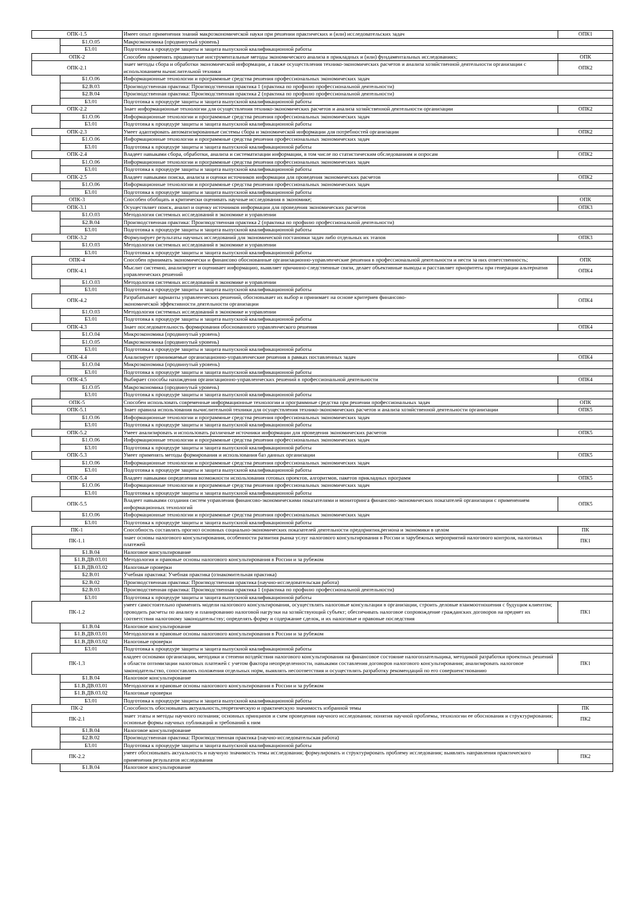| ОПК-1.5 | | Имеет опыт применения знаний макроэкономической науки при решении практических и (или) исследовательских задач | ОПК1 |
| | Б1.О.05 | Макроэкономика (продвинутый уровень) | |
| | Б3.01 | Подготовка к процедуре защиты и защита выпускной квалификационной работы | |
| ОПК-2 | | Способен применять продвинутые инструментальные методы экономического анализа в прикладных и (или) фундаментальных исследованиях; | ОПК |
| ОПК-2.1 | | знает методы сбора и обработки экономической информации, а также осуществления технико-экономических расчетов и анализа хозяйственной деятельности организации с использованием вычислительной техники | ОПК2 |
| | Б1.О.06 | Информационные технологии и программные средства решения профессиональных экономических задач | |
| | Б2.В.03 | Производственная практика: Производственная практика 1 (практика по профилю профессиональной деятельности) | |
| | Б2.В.04 | Производственная практика: Производственная практика 2 (практика по профилю профессиональной деятельности) | |
| | Б3.01 | Подготовка к процедуре защиты и защита выпускной квалификационной работы | |
| ОПК-2.2 | | Знает информационные технологии для осуществления технико-экономических расчетов и анализа хозяйственной деятельности организации | ОПК2 |
| | Б1.О.06 | Информационные технологии и программные средства решения профессиональных экономических задач | |
| | Б3.01 | Подготовка к процедуре защиты и защита выпускной квалификационной работы | |
| ОПК-2.3 | | Умеет адаптировать автоматизированные системы сбора и экономической информации для потребностей организации | ОПК2 |
| | Б1.О.06 | Информационные технологии и программные средства решения профессиональных экономических задач | |
| | Б3.01 | Подготовка к процедуре защиты и защита выпускной квалификационной работы | |
| ОПК-2.4 | | Владеет навыками сбора, обработки, анализа и систематизации информации, в том числе по статистическим обследованиям и опросам | ОПК2 |
| | Б1.О.06 | Информационные технологии и программные средства решения профессиональных экономических задач | |
| | Б3.01 | Подготовка к процедуре защиты и защита выпускной квалификационной работы | |
| ОПК-2.5 | | Владеет навыками поиска, анализа и оценки источников информации для проведения экономических расчетов | ОПК2 |
| | Б1.О.06 | Информационные технологии и программные средства решения профессиональных экономических задач | |
| | Б3.01 | Подготовка к процедуре защиты и защита выпускной квалификационной работы | |
| ОПК-3 | | Способен обобщать и критически оценивать научные исследования в экономике; | ОПК |
| ОПК-3.1 | | Осуществляет поиск, анализ и оценку источников информации для проведения экономических расчетов | ОПК3 |
| | Б1.О.03 | Методология системных исследований в экономике и управлении | |
| | Б2.В.04 | Производственная практика: Производственная практика 2 (практика по профилю профессиональной деятельности) | |
| | Б3.01 | Подготовка к процедуре защиты и защита выпускной квалификационной работы | |
| ОПК-3.2 | | Формулирует результаты научных исследований для экономической постановки задач либо отдельных их этапов | ОПК3 |
| | Б1.О.03 | Методология системных исследований в экономике и управлении | |
| | Б3.01 | Подготовка к процедуре защиты и защита выпускной квалификационной работы | |
| ОПК-4 | | Способен принимать экономически и финансово обоснованные организационно-управленческие решения в профессиональной деятельности и нести за них ответственность; | ОПК |
| ОПК-4.1 | | Мыслит системно, анализирует и оценивает информацию, выявляет причинно-следственные связи, делает объективные выводы и расставляет приоритеты при генерации альтернатив управленческих решений | ОПК4 |
| | Б1.О.03 | Методология системных исследований в экономике и управлении | |
| | Б3.01 | Подготовка к процедуре защиты и защита выпускной квалификационной работы | |
| ОПК-4.2 | | Разрабатывает варианты управленческих решений, обосновывает их выбор и принимает на основе критериев финансово- экономической эффективности деятельности организации | ОПК4 |
| | Б1.О.03 | Методология системных исследований в экономике и управлении | |
| | Б3.01 | Подготовка к процедуре защиты и защита выпускной квалификационной работы | |
| ОПК-4.3 | | Знает последовательность формирования обоснованного управленческого решения | ОПК4 |
| | Б1.О.04 | Микроэкономика (продвинутый уровень) | |
| | Б1.О.05 | Макроэкономика (продвинутый уровень) | |
| | Б3.01 | Подготовка к процедуре защиты и защита выпускной квалификационной работы | |
| ОПК-4.4 | | Анализирует принимаемые организационно-управленческие решения в рамках поставленных задач | ОПК4 |
| | Б1.О.04 | Микроэкономика (продвинутый уровень) | |
| | Б3.01 | Подготовка к процедуре защиты и защита выпускной квалификационной работы | |
| ОПК-4.5 | | Выбирает способы нахождения организационно-управленческих решений в профессиональной деятельности | ОПК4 |
| | Б1.О.05 | Макроэкономика (продвинутый уровень) | |
| | Б3.01 | Подготовка к процедуре защиты и защита выпускной квалификационной работы | |
| ОПК-5 | | Способен использовать современные информационные технологии и программные средства при решении профессиональных задач | ОПК |
| ОПК-5.1 | | Знает правила использования вычислительной техники для осуществления технико-экономических расчетов и анализа хозяйственной деятельности организации | ОПК5 |
| | Б1.О.06 | Информационные технологии и программные средства решения профессиональных экономических задач | |
| | Б3.01 | Подготовка к процедуре защиты и защита выпускной квалификационной работы | |
| ОПК-5.2 | | Умеет анализировать и использовать различные источники информации для проведения экономических расчетов | ОПК5 |
| | Б1.О.06 | Информационные технологии и программные средства решения профессиональных экономических задач | |
| | Б3.01 | Подготовка к процедуре защиты и защита выпускной квалификационной работы | |
| ОПК-5.3 | | Умеет применять методы формирования и использования баз данных организации | ОПК5 |
| | Б1.О.06 | Информационные технологии и программные средства решения профессиональных экономических задач | |
| | Б3.01 | Подготовка к процедуре защиты и защита выпускной квалификационной работы | |
| ОПК-5.4 | | Владеет навыками определения возможности использования готовых проектов, алгоритмов, пакетов прикладных программ | ОПК5 |
| | Б1.О.06 | Информационные технологии и программные средства решения профессиональных экономических задач | |
| | Б3.01 | Подготовка к процедуре защиты и защита выпускной квалификационной работы | |
| ОПК-5.5 | | Владеет навыками создания систем управления финансово-экономическими показателями и мониторинга финансово-экономических показателей организации с применением информационных технологий | ОПК5 |
| | Б1.О.06 | Информационные технологии и программные средства решения профессиональных экономических задач | |
| | Б3.01 | Подготовка к процедуре защиты и защита выпускной квалификационной работы | |
| ПК-1 | | Способность составлять прогноз основных социально-экономических показателей деятельности предприятия,региона и экономики в целом | ПК |
| ПК-1.1 | | знает основы налогового консультирования, особенности развития рынка услуг налогового консультирования в России и зарубежных мероприятий налогового контроля, налоговых платежей | ПК1 |
| | Б1.В.04 | Налоговое консультирование | |
| | Б1.В.ДВ.03.01 | Методология и правовые основы налогового консультирования в России и за рубежом | |
| | Б1.В.ДВ.03.02 | Налоговые проверки | |
| | Б2.В.01 | Учебная практика: Учебная практика (ознакомительная практика) | |
| | Б2.В.02 | Производственная практика: Производственная практика (научно-исследовательская работа) | |
| | Б2.В.03 | Производственная практика: Производственная практика 1 (практика по профилю профессиональной деятельности) | |
| | Б3.01 | Подготовка к процедуре защиты и защита выпускной квалификационной работы | |
| ПК-1.2 | | умеет самостоятельно применять модели налогового консультирования, осуществлять налоговые консультации в организации, строить деловые взаимоотношения с будущим клиентом; проводить расчеты по анализу и планированию налоговой нагрузки на хозяйствующий субъект; обеспечивать налоговое сопровождение гражданских договоров на предмет их соответствия налоговому законодательству; определять форму и содержание сделок, и их налоговые и правовые последствия | ПК1 |
| | Б1.В.04 | Налоговое консультирование | |
| | Б1.В.ДВ.03.01 | Методология и правовые основы налогового консультирования в России и за рубежом | |
| | Б1.В.ДВ.03.02 | Налоговые проверки | |
| | Б3.01 | Подготовка к процедуре защиты и защита выпускной квалификационной работы | |
| ПК-1.3 | | владеет основами организации, методики и степени воздействия налогового консультирования на финансовое состояние налогоплательщика, методикой разработки проектных решений в области оптимизации налоговых платежей с учетом фактора неопределенности, навыками составления договоров налогового консультирования; анализировать налоговое законодательство, сопоставлять положения отдельных норм, выявлять несоответствия и осуществлять разработку рекомендаций по его совершенствованию | ПК1 |
| | Б1.В.04 | Налоговое консультирование | |
| | Б1.В.ДВ.03.01 | Методология и правовые основы налогового консультирования в России и за рубежом | |
| | Б1.В.ДВ.03.02 | Налоговые проверки | |
| | Б3.01 | Подготовка к процедуре защиты и защита выпускной квалификационной работы | |
| ПК-2 | | Способность обосновывать актуальность,теоретическую и практическую значимость избранной темы | ПК |
| ПК-2.1 | | знает этапы и методы научного познания; основных принципов и схем проведения научного исследования; понятия научной проблемы, технологии ее обоснования и структурирования; основные формы научных публикаций и требований к ним | ПК2 |
| | Б1.В.04 | Налоговое консультирование | |
| | Б2.В.02 | Производственная практика: Производственная практика (научно-исследовательская работа) | |
| | Б3.01 | Подготовка к процедуре защиты и защита выпускной квалификационной работы | |
| ПК-2.2 | | умеет обосновывать актуальность и научную значимость темы исследования; формулировать и структурировать проблему исследования; выявлять направления практического применения результатов исследования | ПК2 |
| | Б1.В.04 | Налоговое консультирование | |